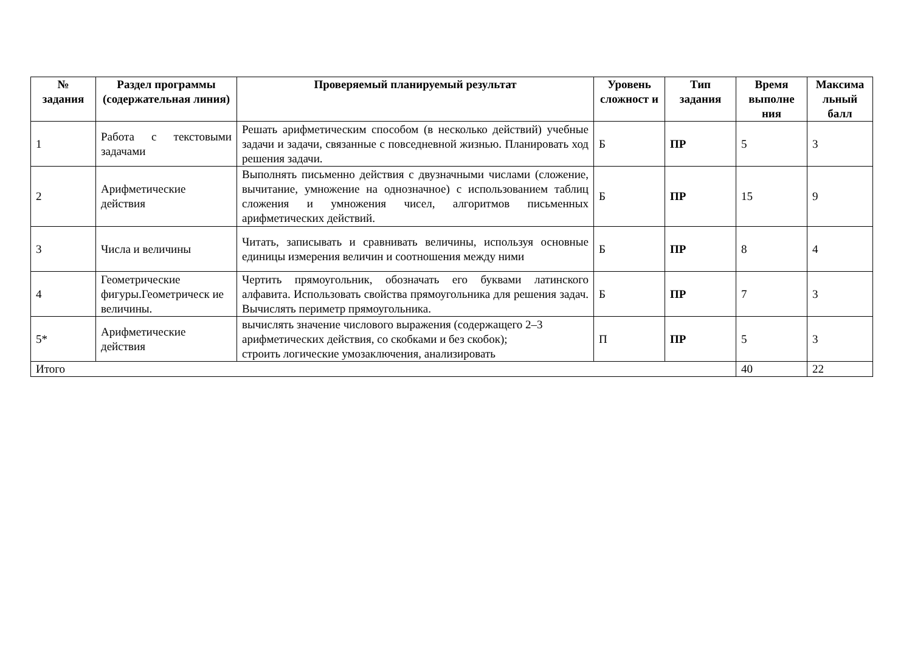| № задания | Раздел программы (содержательная линия) | Проверяемый планируемый результат | Уровень сложност и | Тип задания | Время выполне ния | Максима льный балл |
| --- | --- | --- | --- | --- | --- | --- |
| 1 | Работа с текстовыми задачами | Решать арифметическим способом (в несколько действий) учебные задачи и задачи, связанные с повседневной жизнью. Планировать ход решения задачи. | Б | ПР | 5 | 3 |
| 2 | Арифметические действия | Выполнять письменно действия с двузначными числами (сложение, вычитание, умножение на однозначное) с использованием таблиц сложения и умножения чисел, алгоритмов письменных арифметических действий. | Б | ПР | 15 | 9 |
| 3 | Числа и величины | Читать, записывать и сравнивать величины, используя основные единицы измерения величин и соотношения между ними | Б | ПР | 8 | 4 |
| 4 | Геометрические фигуры.Геометрическ ие величины. | Чертить прямоугольник, обозначать его буквами латинского алфавита. Использовать свойства прямоугольника для решения задач. Вычислять периметр прямоугольника. | Б | ПР | 7 | 3 |
| 5* | Арифметические действия | вычислять значение числового выражения (содержащего 2–3 арифметических действия, со скобками и без скобок); строить логические умозаключения, анализировать | П | ПР | 5 | 3 |
| Итого | | | | | 40 | 22 |